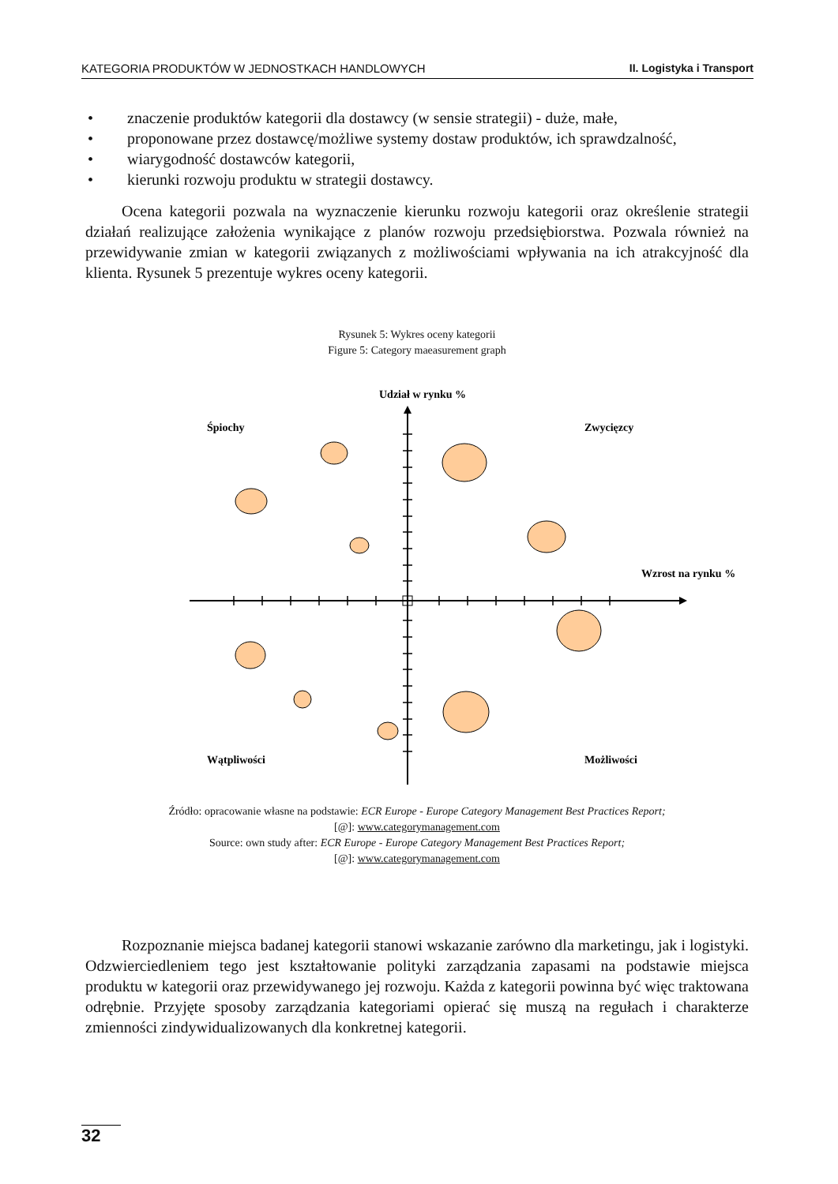KATEGORIA PRODUKTÓW W JEDNOSTKACH HANDLOWYCH II. Logistyka i Transport
• znaczenie produktów kategorii dla dostawcy (w sensie strategii) - duże, małe,
• proponowane przez dostawcę/możliwe systemy dostaw produktów, ich sprawdzalność,
• wiarygodność dostawców kategorii,
• kierunki rozwoju produktu w strategii dostawcy.
Ocena kategorii pozwala na wyznaczenie kierunku rozwoju kategorii oraz określenie strategii działań realizujące założenia wynikające z planów rozwoju przedsiębiorstwa. Pozwala również na przewidywanie zmian w kategorii związanych z możliwościami wpływania na ich atrakcyjność dla klienta. Rysunek 5 prezentuje wykres oceny kategorii.
Rysunek 5: Wykres oceny kategorii
Figure 5: Category maeasurement graph
Udział w rynku %
Śpiochy
Zwycięzcy
Wzrost na rynku %
Wątpliwości
Możliwości
Źródło: opracowanie własne na podstawie: ECR Europe - Europe Category Management Best Practices Report;
[@]: www.categorymanagement.com
Source: own study after: ECR Europe - Europe Category Management Best Practices Report;
[@]: www.categorymanagement.com
Rozpoznanie miejsca badanej kategorii stanowi wskazanie zarówno dla marketingu, jak i logistyki. Odzwierciedleniem tego jest kształtowanie polityki zarządzania zapasami na podstawie miejsca produktu w kategorii oraz przewidywanego jej rozwoju. Każda z kategorii powinna być więc traktowana odrębnie. Przyjęte sposoby zarządzania kategoriami opierać się muszą na regułach i charakterze zmienności zindywidualizowanych dla konkretnej kategorii.
32